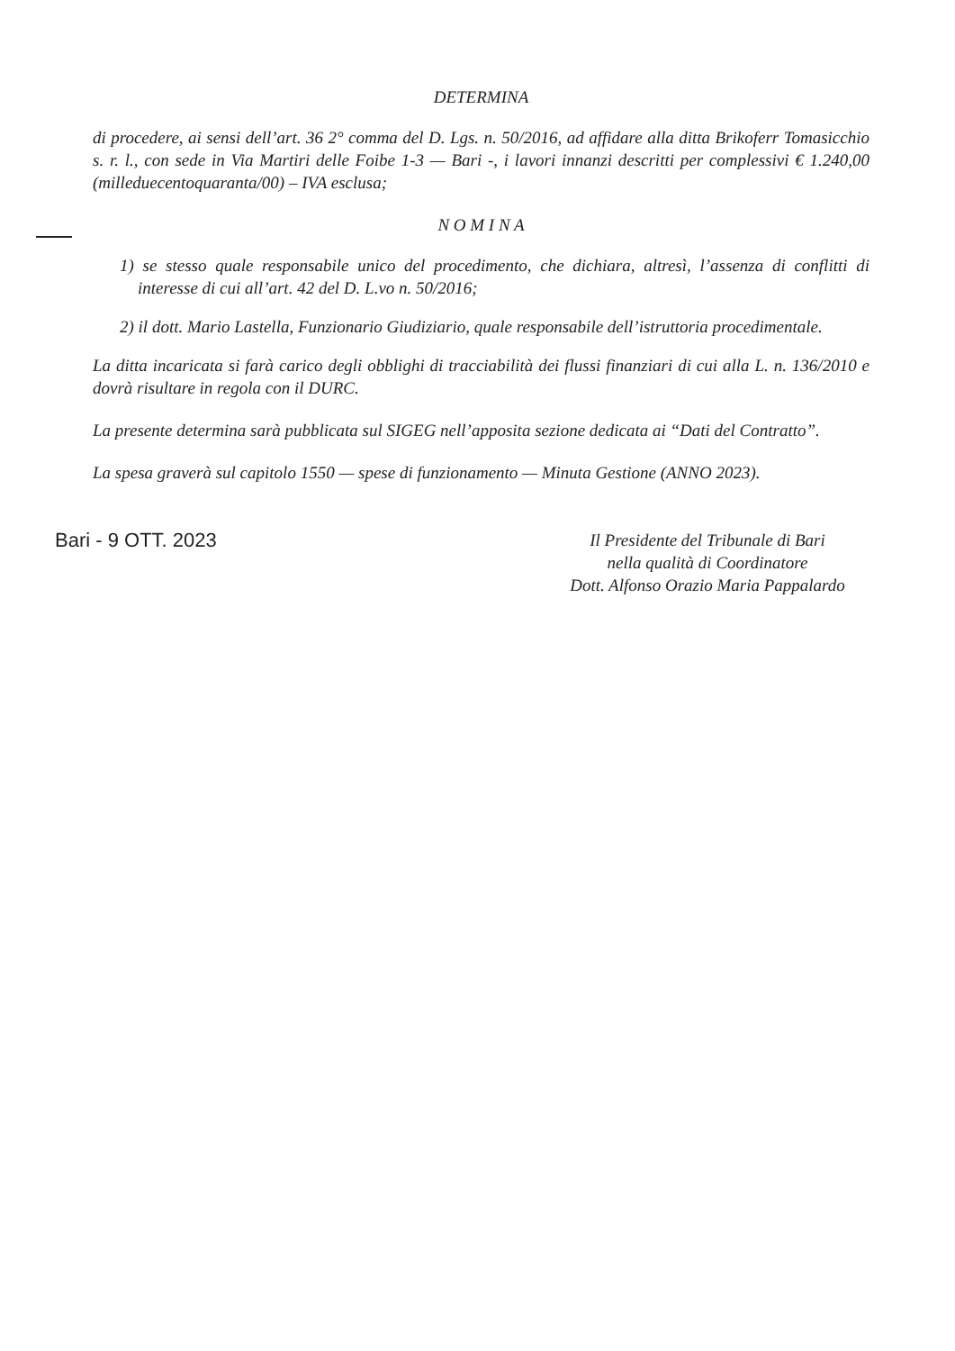DETERMINA
di procedere, ai sensi dell’art. 36 2° comma del D. Lgs. n. 50/2016, ad affidare alla ditta Brikoferr Tomasicchio s. r. l., con sede in Via Martiri delle Foibe 1-3 — Bari -, i lavori innanzi descritti per complessivi € 1.240,00 (milleduecentoquaranta/00) – IVA esclusa;
N O M I N A
1) se stesso quale responsabile unico del procedimento, che dichiara, altresì, l’assenza di conflitti di interesse di cui all’art. 42 del D. L.vo n. 50/2016;
2) il dott. Mario Lastella, Funzionario Giudiziario, quale responsabile dell’istruttoria procedimentale.
La ditta incaricata si farà carico degli obblighi di tracciabilità dei flussi finanziari di cui alla L. n. 136/2010 e dovrà risultare in regola con il DURC.
La presente determina sarà pubblicata sul SIGEG nell’apposita sezione dedicata ai “Dati del Contratto”.
La spesa graverà sul capitolo 1550 — spese di funzionamento — Minuta Gestione (ANNO 2023).
Bari - 9 OTT. 2023
Il Presidente del Tribunale di Bari
nella qualità di Coordinatore
Dott. Alfonso Orazio Maria Pappalardo